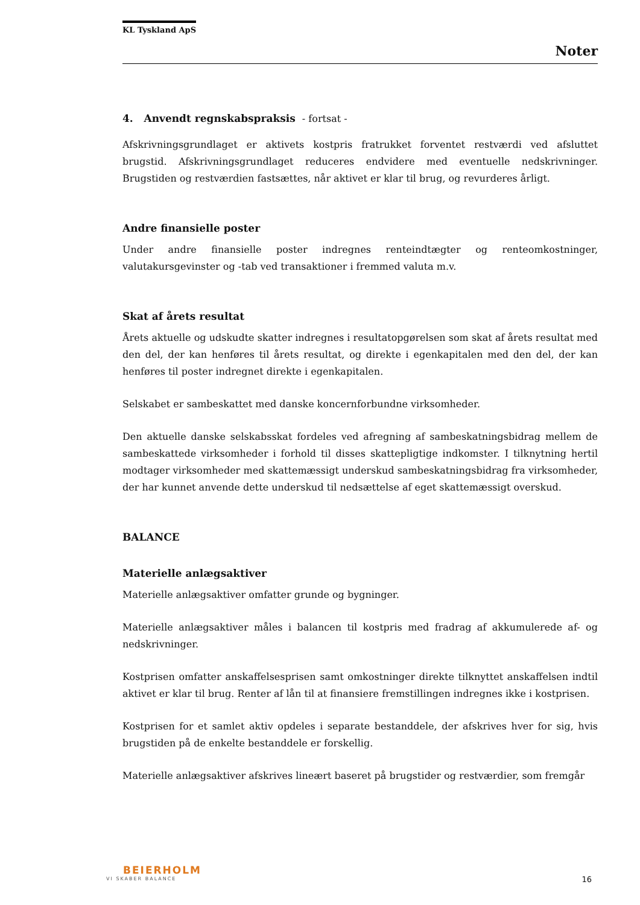KL Tyskland ApS
Noter
4. Anvendt regnskabspraksis - fortsat -
Afskrivningsgrundlaget er aktivets kostpris fratrukket forventet restværdi ved afsluttet brugstid. Afskrivningsgrundlaget reduceres endvidere med eventuelle nedskrivninger. Brugstiden og restværdien fastsættes, når aktivet er klar til brug, og revurderes årligt.
Andre finansielle poster
Under andre finansielle poster indregnes renteindtægter og renteomkostninger, valutakursgevinster og -tab ved transaktioner i fremmed valuta m.v.
Skat af årets resultat
Årets aktuelle og udskudte skatter indregnes i resultatopgørelsen som skat af årets resultat med den del, der kan henføres til årets resultat, og direkte i egenkapitalen med den del, der kan henføres til poster indregnet direkte i egenkapitalen.
Selskabet er sambeskattet med danske koncernforbundne virksomheder.
Den aktuelle danske selskabsskat fordeles ved afregning af sambeskatningsbidrag mellem de sambeskattede virksomheder i forhold til disses skattepligtige indkomster. I tilknytning hertil modtager virksomheder med skattemæssigt underskud sambeskatningsbidrag fra virksomheder, der har kunnet anvende dette underskud til nedsættelse af eget skattemæssigt overskud.
BALANCE
Materielle anlægsaktiver
Materielle anlægsaktiver omfatter grunde og bygninger.
Materielle anlægsaktiver måles i balancen til kostpris med fradrag af akkumulerede af- og nedskrivninger.
Kostprisen omfatter anskaffelsesprisen samt omkostninger direkte tilknyttet anskaffelsen indtil aktivet er klar til brug. Renter af lån til at finansiere fremstillingen indregnes ikke i kostprisen.
Kostprisen for et samlet aktiv opdeles i separate bestanddele, der afskrives hver for sig, hvis brugstiden på de enkelte bestanddele er forskellig.
Materielle anlægsaktiver afskrives lineært baseret på brugstider og restværdier, som fremgår
BEIERHOLM
VI SKABER BALANCE
16